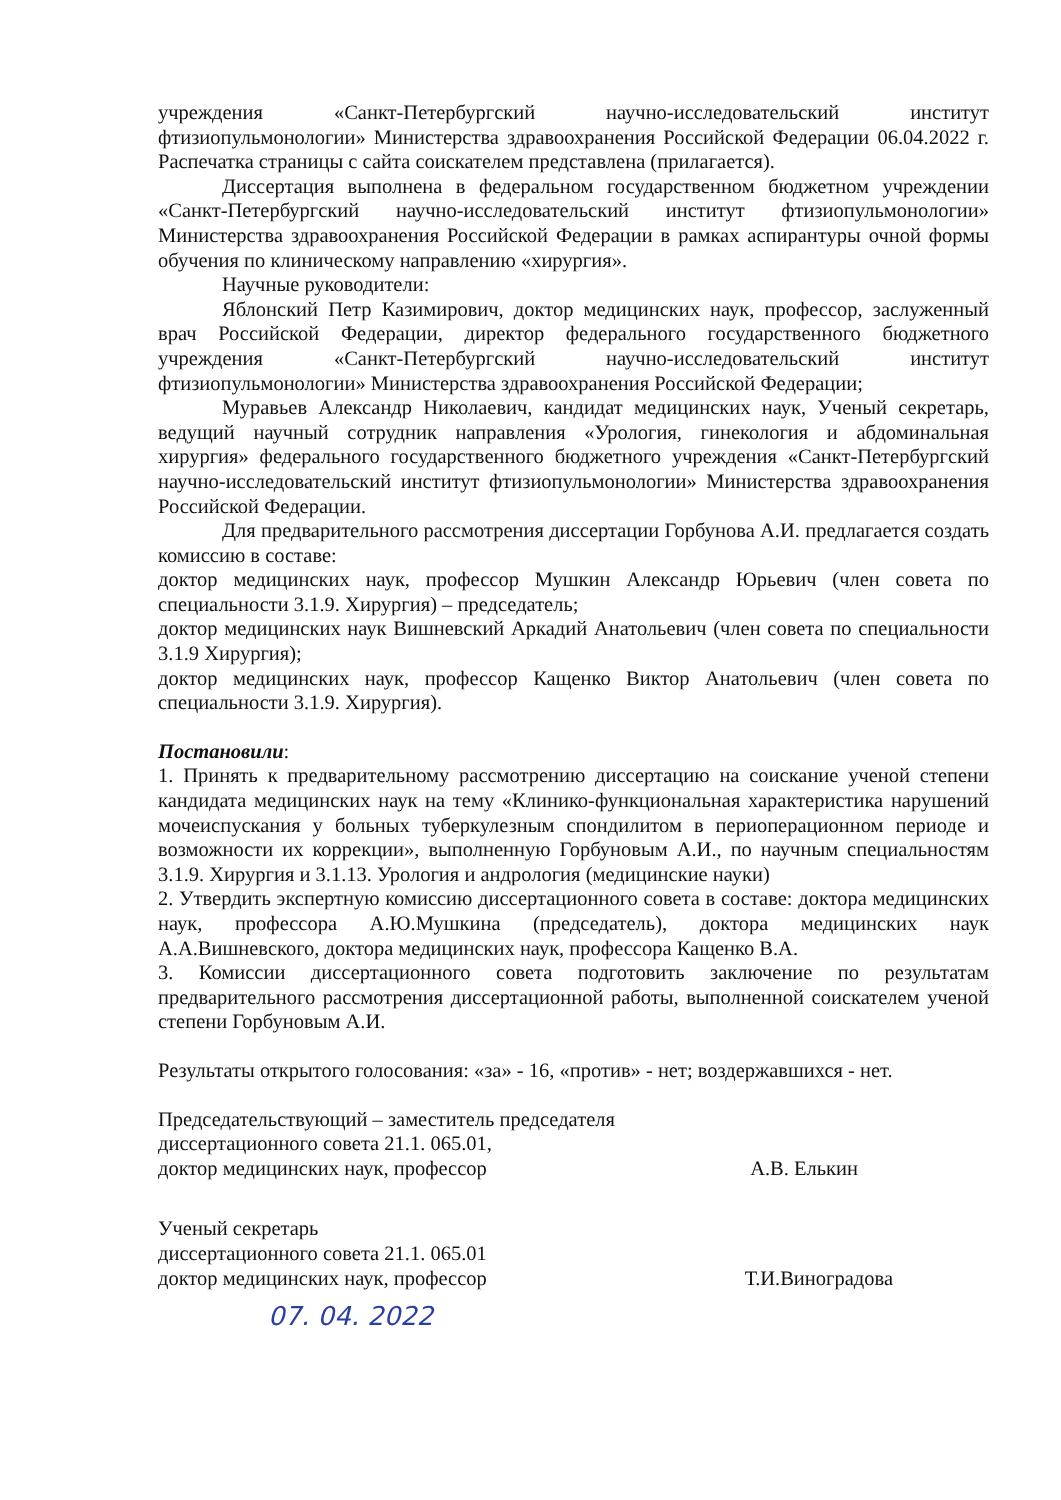учреждения «Санкт-Петербургский научно-исследовательский институт фтизиопульмонологии» Министерства здравоохранения Российской Федерации 06.04.2022 г. Распечатка страницы с сайта соискателем представлена (прилагается).
Диссертация выполнена в федеральном государственном бюджетном учреждении «Санкт-Петербургский научно-исследовательский институт фтизиопульмонологии» Министерства здравоохранения Российской Федерации в рамках аспирантуры очной формы обучения по клиническому направлению «хирургия».
Научные руководители:
Яблонский Петр Казимирович, доктор медицинских наук, профессор, заслуженный врач Российской Федерации, директор федерального государственного бюджетного учреждения «Санкт-Петербургский научно-исследовательский институт фтизиопульмонологии» Министерства здравоохранения Российской Федерации;
Муравьев Александр Николаевич, кандидат медицинских наук, Ученый секретарь, ведущий научный сотрудник направления «Урология, гинекология и абдоминальная хирургия» федерального государственного бюджетного учреждения «Санкт-Петербургский научно-исследовательский институт фтизиопульмонологии» Министерства здравоохранения Российской Федерации.
Для предварительного рассмотрения диссертации Горбунова А.И. предлагается создать комиссию в составе:
доктор медицинских наук, профессор Мушкин Александр Юрьевич (член совета по специальности 3.1.9. Хирургия) – председатель;
доктор медицинских наук Вишневский Аркадий Анатольевич (член совета по специальности 3.1.9 Хирургия);
доктор медицинских наук, профессор Кащенко Виктор Анатольевич (член совета по специальности 3.1.9. Хирургия).
Постановили:
1. Принять к предварительному рассмотрению диссертацию на соискание ученой степени кандидата медицинских наук на тему «Клинико-функциональная характеристика нарушений мочеиспускания у больных туберкулезным спондилитом в периоперационном периоде и возможности их коррекции», выполненную Горбуновым А.И., по научным специальностям 3.1.9. Хирургия и 3.1.13. Урология и андрология (медицинские науки)
2. Утвердить экспертную комиссию диссертационного совета в составе: доктора медицинских наук, профессора А.Ю.Мушкина (председатель), доктора медицинских наук А.А.Вишневского, доктора медицинских наук, профессора Кащенко В.А.
3. Комиссии диссертационного совета подготовить заключение по результатам предварительного рассмотрения диссертационной работы, выполненной соискателем ученой степени Горбуновым А.И.
Результаты открытого голосования: «за» - 16, «против» - нет; воздержавшихся - нет.
Председательствующий – заместитель председателя
диссертационного совета 21.1. 065.01,
доктор медицинских наук, профессор А.В. Елькин
Ученый секретарь
диссертационного совета 21.1. 065.01
доктор медицинских наук, профессор Т.И.Виноградова
07. 04. 2022